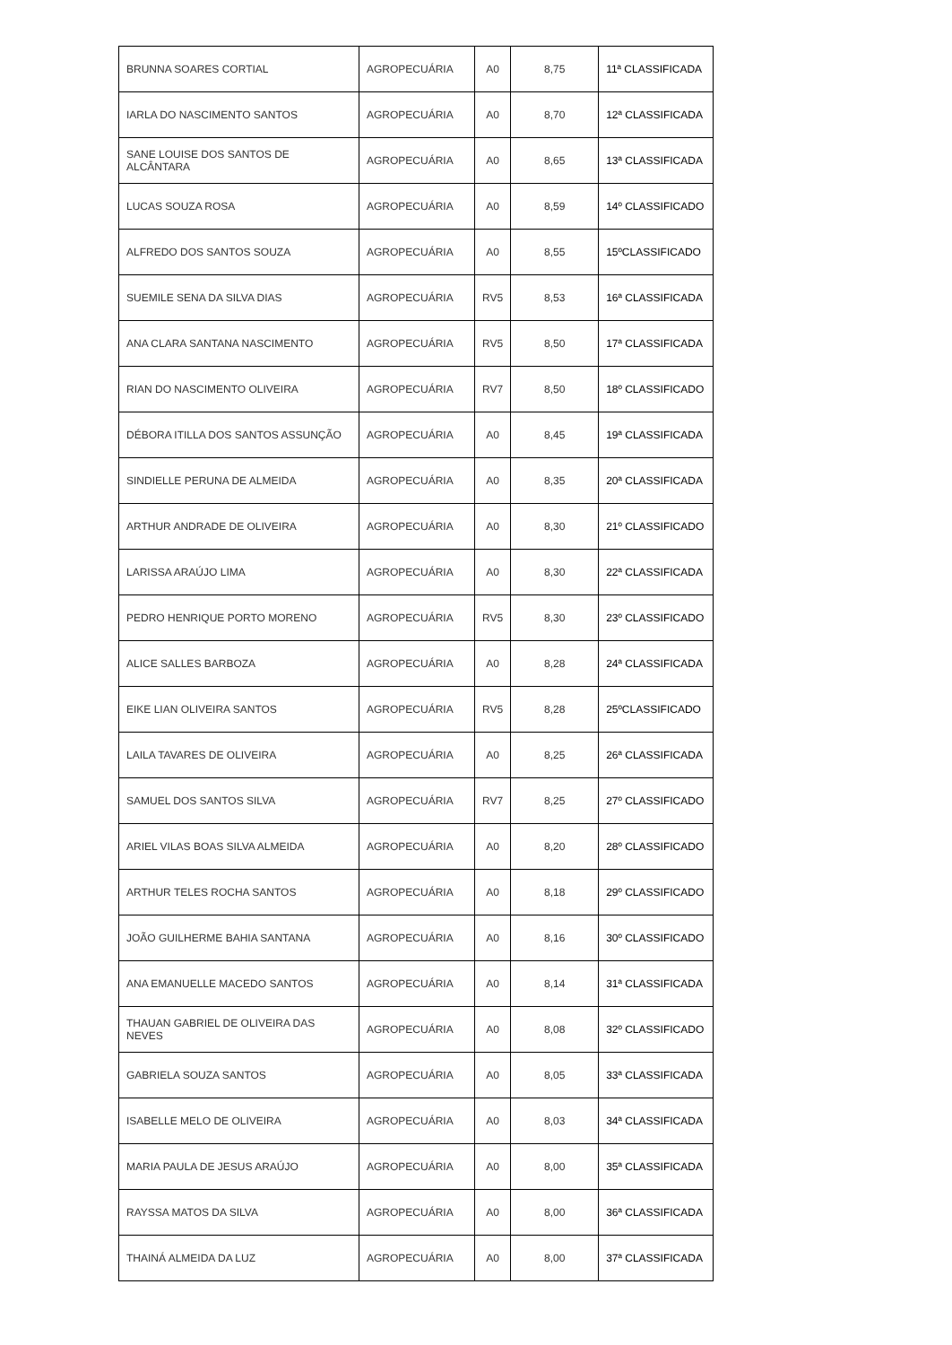| BRUNNA SOARES CORTIAL | AGROPECUÁRIA | A0 | 8,75 | 11ª CLASSIFICADA |
| IARLA DO NASCIMENTO SANTOS | AGROPECUÁRIA | A0 | 8,70 | 12ª CLASSIFICADA |
| SANE LOUISE DOS SANTOS DE ALCÂNTARA | AGROPECUÁRIA | A0 | 8,65 | 13ª CLASSIFICADA |
| LUCAS SOUZA ROSA | AGROPECUÁRIA | A0 | 8,59 | 14º CLASSIFICADO |
| ALFREDO DOS SANTOS SOUZA | AGROPECUÁRIA | A0 | 8,55 | 15ºCLASSIFICADO |
| SUEMILE SENA DA SILVA DIAS | AGROPECUÁRIA | RV5 | 8,53 | 16ª CLASSIFICADA |
| ANA CLARA SANTANA NASCIMENTO | AGROPECUÁRIA | RV5 | 8,50 | 17ª CLASSIFICADA |
| RIAN DO NASCIMENTO OLIVEIRA | AGROPECUÁRIA | RV7 | 8,50 | 18º CLASSIFICADO |
| DÉBORA ITILLA DOS SANTOS ASSUNÇÃO | AGROPECUÁRIA | A0 | 8,45 | 19ª CLASSIFICADA |
| SINDIELLE PERUNA DE ALMEIDA | AGROPECUÁRIA | A0 | 8,35 | 20ª CLASSIFICADA |
| ARTHUR ANDRADE DE OLIVEIRA | AGROPECUÁRIA | A0 | 8,30 | 21º CLASSIFICADO |
| LARISSA ARAÚJO LIMA | AGROPECUÁRIA | A0 | 8,30 | 22ª CLASSIFICADA |
| PEDRO HENRIQUE PORTO MORENO | AGROPECUÁRIA | RV5 | 8,30 | 23º CLASSIFICADO |
| ALICE SALLES BARBOZA | AGROPECUÁRIA | A0 | 8,28 | 24ª CLASSIFICADA |
| EIKE LIAN OLIVEIRA SANTOS | AGROPECUÁRIA | RV5 | 8,28 | 25ºCLASSIFICADO |
| LAILA TAVARES DE OLIVEIRA | AGROPECUÁRIA | A0 | 8,25 | 26ª CLASSIFICADA |
| SAMUEL DOS SANTOS SILVA | AGROPECUÁRIA | RV7 | 8,25 | 27º CLASSIFICADO |
| ARIEL VILAS BOAS SILVA ALMEIDA | AGROPECUÁRIA | A0 | 8,20 | 28º CLASSIFICADO |
| ARTHUR TELES ROCHA SANTOS | AGROPECUÁRIA | A0 | 8,18 | 29º CLASSIFICADO |
| JOÃO GUILHERME BAHIA SANTANA | AGROPECUÁRIA | A0 | 8,16 | 30º CLASSIFICADO |
| ANA EMANUELLE MACEDO SANTOS | AGROPECUÁRIA | A0 | 8,14 | 31ª CLASSIFICADA |
| THAUAN GABRIEL DE OLIVEIRA DAS NEVES | AGROPECUÁRIA | A0 | 8,08 | 32º CLASSIFICADO |
| GABRIELA SOUZA SANTOS | AGROPECUÁRIA | A0 | 8,05 | 33ª CLASSIFICADA |
| ISABELLE MELO DE OLIVEIRA | AGROPECUÁRIA | A0 | 8,03 | 34ª CLASSIFICADA |
| MARIA PAULA DE JESUS ARAÚJO | AGROPECUÁRIA | A0 | 8,00 | 35ª CLASSIFICADA |
| RAYSSA MATOS DA SILVA | AGROPECUÁRIA | A0 | 8,00 | 36ª CLASSIFICADA |
| THAINÁ ALMEIDA DA LUZ | AGROPECUÁRIA | A0 | 8,00 | 37ª CLASSIFICADA |